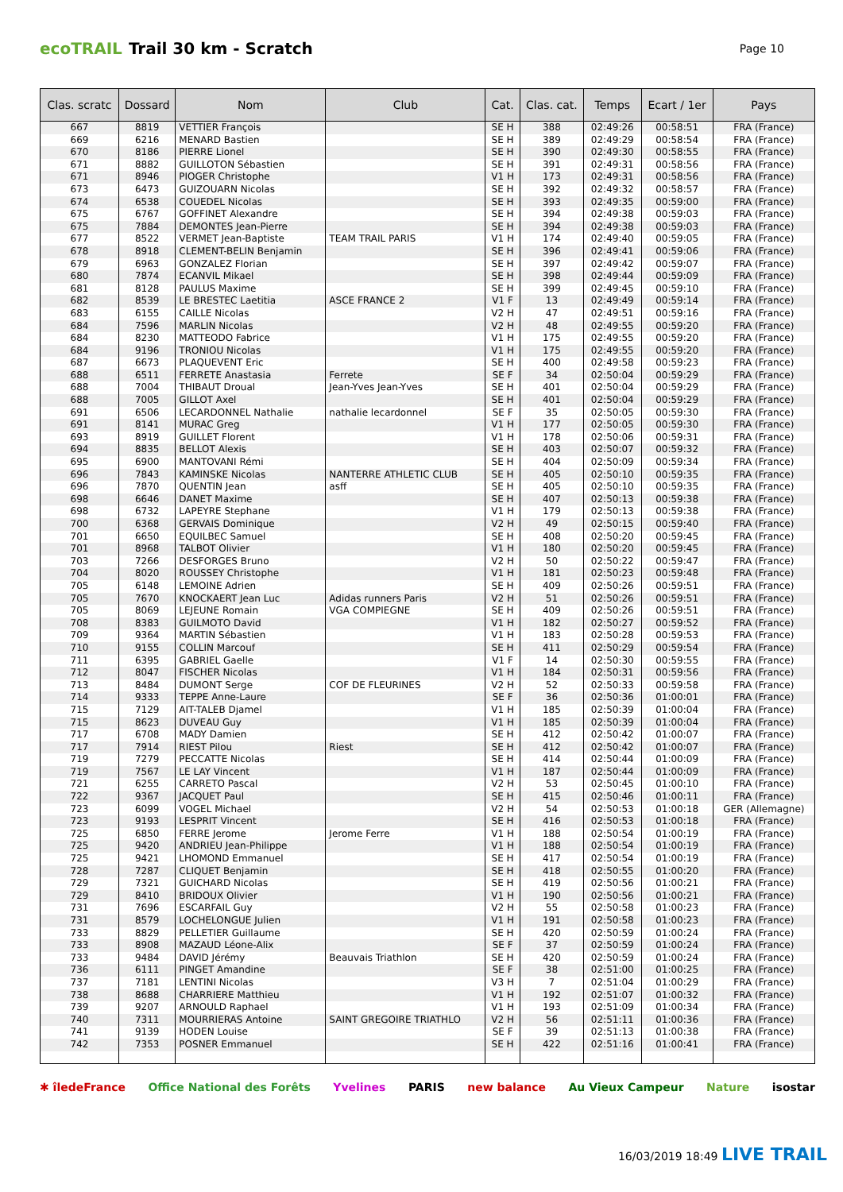ecoTRAIL Trail 30 km - Scratch Page 10
| Clas. scratc | Dossard | Nom | Club | Cat. | Clas. cat. | Temps | Ecart / 1er | Pays |
| --- | --- | --- | --- | --- | --- | --- | --- | --- |
| 667 | 8819 | VETTIER François | | SE H | 388 | 02:49:26 | 00:58:51 | FRA (France) |
| 669 | 6216 | MENARD Bastien | | SE H | 389 | 02:49:29 | 00:58:54 | FRA (France) |
| 670 | 8186 | PIERRE Lionel | | SE H | 390 | 02:49:30 | 00:58:55 | FRA (France) |
| 671 | 8882 | GUILLOTON Sébastien | | SE H | 391 | 02:49:31 | 00:58:56 | FRA (France) |
| 671 | 8946 | PIOGER Christophe | | V1 H | 173 | 02:49:31 | 00:58:56 | FRA (France) |
| 673 | 6473 | GUIZOUARN Nicolas | | SE H | 392 | 02:49:32 | 00:58:57 | FRA (France) |
| 674 | 6538 | COUEDEL Nicolas | | SE H | 393 | 02:49:35 | 00:59:00 | FRA (France) |
| 675 | 6767 | GOFFINET Alexandre | | SE H | 394 | 02:49:38 | 00:59:03 | FRA (France) |
| 675 | 7884 | DEMONTES Jean-Pierre | | SE H | 394 | 02:49:38 | 00:59:03 | FRA (France) |
| 677 | 8522 | VERMET Jean-Baptiste | TEAM TRAIL PARIS | V1 H | 174 | 02:49:40 | 00:59:05 | FRA (France) |
| 678 | 8918 | CLEMENT-BELIN Benjamin | | SE H | 396 | 02:49:41 | 00:59:06 | FRA (France) |
| 679 | 6963 | GONZALEZ Florian | | SE H | 397 | 02:49:42 | 00:59:07 | FRA (France) |
| 680 | 7874 | ECANVIL Mikael | | SE H | 398 | 02:49:44 | 00:59:09 | FRA (France) |
| 681 | 8128 | PAULUS Maxime | | SE H | 399 | 02:49:45 | 00:59:10 | FRA (France) |
| 682 | 8539 | LE BRESTEC Laetitia | ASCE FRANCE 2 | V1 F | 13 | 02:49:49 | 00:59:14 | FRA (France) |
| 683 | 6155 | CAILLE Nicolas | | V2 H | 47 | 02:49:51 | 00:59:16 | FRA (France) |
| 684 | 7596 | MARLIN Nicolas | | V2 H | 48 | 02:49:55 | 00:59:20 | FRA (France) |
| 684 | 8230 | MATTEODO Fabrice | | V1 H | 175 | 02:49:55 | 00:59:20 | FRA (France) |
| 684 | 9196 | TRONIOU Nicolas | | V1 H | 175 | 02:49:55 | 00:59:20 | FRA (France) |
| 687 | 6673 | PLAQUEVENT Eric | | SE H | 400 | 02:49:58 | 00:59:23 | FRA (France) |
| 688 | 6511 | FERRETE Anastasia | Ferrete | SE F | 34 | 02:50:04 | 00:59:29 | FRA (France) |
| 688 | 7004 | THIBAUT Droual | Jean-Yves Jean-Yves | SE H | 401 | 02:50:04 | 00:59:29 | FRA (France) |
| 688 | 7005 | GILLOT Axel | | SE H | 401 | 02:50:04 | 00:59:29 | FRA (France) |
| 691 | 6506 | LECARDONNEL Nathalie | nathalie lecardonnel | SE F | 35 | 02:50:05 | 00:59:30 | FRA (France) |
| 691 | 8141 | MURAC Greg | | V1 H | 177 | 02:50:05 | 00:59:30 | FRA (France) |
| 693 | 8919 | GUILLET Florent | | V1 H | 178 | 02:50:06 | 00:59:31 | FRA (France) |
| 694 | 8835 | BELLOT Alexis | | SE H | 403 | 02:50:07 | 00:59:32 | FRA (France) |
| 695 | 6900 | MANTOVANI Rémi | | SE H | 404 | 02:50:09 | 00:59:34 | FRA (France) |
| 696 | 7843 | KAMINSKE Nicolas | NANTERRE ATHLETIC CLUB | SE H | 405 | 02:50:10 | 00:59:35 | FRA (France) |
| 696 | 7870 | QUENTIN Jean | asff | SE H | 405 | 02:50:10 | 00:59:35 | FRA (France) |
| 698 | 6646 | DANET Maxime | | SE H | 407 | 02:50:13 | 00:59:38 | FRA (France) |
| 698 | 6732 | LAPEYRE Stephane | | V1 H | 179 | 02:50:13 | 00:59:38 | FRA (France) |
| 700 | 6368 | GERVAIS Dominique | | V2 H | 49 | 02:50:15 | 00:59:40 | FRA (France) |
| 701 | 6650 | EQUILBEC Samuel | | SE H | 408 | 02:50:20 | 00:59:45 | FRA (France) |
| 701 | 8968 | TALBOT Olivier | | V1 H | 180 | 02:50:20 | 00:59:45 | FRA (France) |
| 703 | 7266 | DESFORGES Bruno | | V2 H | 50 | 02:50:22 | 00:59:47 | FRA (France) |
| 704 | 8020 | ROUSSEY Christophe | | V1 H | 181 | 02:50:23 | 00:59:48 | FRA (France) |
| 705 | 6148 | LEMOINE Adrien | | SE H | 409 | 02:50:26 | 00:59:51 | FRA (France) |
| 705 | 7670 | KNOCKAERT Jean Luc | Adidas runners Paris | V2 H | 51 | 02:50:26 | 00:59:51 | FRA (France) |
| 705 | 8069 | LEJEUNE Romain | VGA COMPIEGNE | SE H | 409 | 02:50:26 | 00:59:51 | FRA (France) |
| 708 | 8383 | GUILMOTO David | | V1 H | 182 | 02:50:27 | 00:59:52 | FRA (France) |
| 709 | 9364 | MARTIN Sébastien | | V1 H | 183 | 02:50:28 | 00:59:53 | FRA (France) |
| 710 | 9155 | COLLIN Marcouf | | SE H | 411 | 02:50:29 | 00:59:54 | FRA (France) |
| 711 | 6395 | GABRIEL Gaelle | | V1 F | 14 | 02:50:30 | 00:59:55 | FRA (France) |
| 712 | 8047 | FISCHER Nicolas | | V1 H | 184 | 02:50:31 | 00:59:56 | FRA (France) |
| 713 | 8484 | DUMONT Serge | COF DE FLEURINES | V2 H | 52 | 02:50:33 | 00:59:58 | FRA (France) |
| 714 | 9333 | TEPPE Anne-Laure | | SE F | 36 | 02:50:36 | 01:00:01 | FRA (France) |
| 715 | 7129 | AIT-TALEB Djamel | | V1 H | 185 | 02:50:39 | 01:00:04 | FRA (France) |
| 715 | 8623 | DUVEAU Guy | | V1 H | 185 | 02:50:39 | 01:00:04 | FRA (France) |
| 717 | 6708 | MADY Damien | | SE H | 412 | 02:50:42 | 01:00:07 | FRA (France) |
| 717 | 7914 | RIEST Pilou | Riest | SE H | 412 | 02:50:42 | 01:00:07 | FRA (France) |
| 719 | 7279 | PECCATTE Nicolas | | SE H | 414 | 02:50:44 | 01:00:09 | FRA (France) |
| 719 | 7567 | LE LAY Vincent | | V1 H | 187 | 02:50:44 | 01:00:09 | FRA (France) |
| 721 | 6255 | CARRETO Pascal | | V2 H | 53 | 02:50:45 | 01:00:10 | FRA (France) |
| 722 | 9367 | JACQUET Paul | | SE H | 415 | 02:50:46 | 01:00:11 | FRA (France) |
| 723 | 6099 | VOGEL Michael | | V2 H | 54 | 02:50:53 | 01:00:18 | GER (Allemagne) |
| 723 | 9193 | LESPRIT Vincent | | SE H | 416 | 02:50:53 | 01:00:18 | FRA (France) |
| 725 | 6850 | FERRE Jerome | Jerome Ferre | V1 H | 188 | 02:50:54 | 01:00:19 | FRA (France) |
| 725 | 9420 | ANDRIEU Jean-Philippe | | V1 H | 188 | 02:50:54 | 01:00:19 | FRA (France) |
| 725 | 9421 | LHOMOND Emmanuel | | SE H | 417 | 02:50:54 | 01:00:19 | FRA (France) |
| 728 | 7287 | CLIQUET Benjamin | | SE H | 418 | 02:50:55 | 01:00:20 | FRA (France) |
| 729 | 7321 | GUICHARD Nicolas | | SE H | 419 | 02:50:56 | 01:00:21 | FRA (France) |
| 729 | 8410 | BRIDOUX Olivier | | V1 H | 190 | 02:50:56 | 01:00:21 | FRA (France) |
| 731 | 7696 | ESCARFAIL Guy | | V2 H | 55 | 02:50:58 | 01:00:23 | FRA (France) |
| 731 | 8579 | LOCHELONGUE Julien | | V1 H | 191 | 02:50:58 | 01:00:23 | FRA (France) |
| 733 | 8829 | PELLETIER Guillaume | | SE H | 420 | 02:50:59 | 01:00:24 | FRA (France) |
| 733 | 8908 | MAZAUD Léone-Alix | | SE F | 37 | 02:50:59 | 01:00:24 | FRA (France) |
| 733 | 9484 | DAVID Jérémy | Beauvais Triathlon | SE H | 420 | 02:50:59 | 01:00:24 | FRA (France) |
| 736 | 6111 | PINGET Amandine | | SE F | 38 | 02:51:00 | 01:00:25 | FRA (France) |
| 737 | 7181 | LENTINI Nicolas | | V3 H | 7 | 02:51:04 | 01:00:29 | FRA (France) |
| 738 | 8688 | CHARRIERE Matthieu | | V1 H | 192 | 02:51:07 | 01:00:32 | FRA (France) |
| 739 | 9207 | ARNOULD Raphael | | V1 H | 193 | 02:51:09 | 01:00:34 | FRA (France) |
| 740 | 7311 | MOURRIERAS Antoine | SAINT GREGOIRE TRIATHLO | V2 H | 56 | 02:51:11 | 01:00:36 | FRA (France) |
| 741 | 9139 | HODEN Louise | | SE F | 39 | 02:51:13 | 01:00:38 | FRA (France) |
| 742 | 7353 | POSNER Emmanuel | | SE H | 422 | 02:51:16 | 01:00:41 | FRA (France) |
✱ îledeFrance Office National des Forêts Yvelines PARIS new balance Au Vieux Campeur Nature isostar
16/03/2019 18:49 LIVE TRAIL